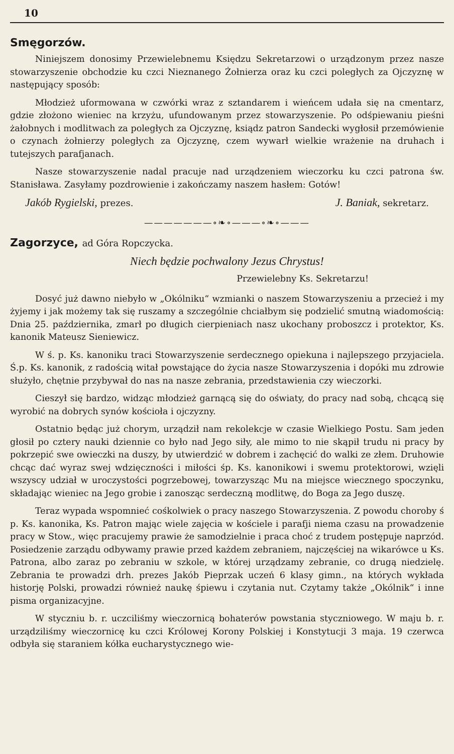10
Smęgorzów.
Niniejszem donosimy Przewielebnemu Księdzu Sekretarzowi o urządzonym przez nasze stowarzyszenie obchodzie ku czci Nieznanego Żołnierza oraz ku czci poległych za Ojczyznę w następujący sposób:
Młodzież uformowana w czwórki wraz z sztandarem i wieńcem udała się na cmentarz, gdzie złożono wieniec na krzyżu, ufundowanym przez stowarzyszenie. Po odśpiewaniu pieśni żałobnych i modlitwach za poległych za Ojczyznę, ksiądz patron Sandecki wygłosił przemówienie o czynach żołnierzy poległych za Ojczyznę, czem wywarł wielkie wrażenie na druhach i tutejszych parafjanach.
Nasze stowarzyszenie nadal pracuje nad urządzeniem wieczorku ku czci patrona św. Stanisława. Zasyłamy pozdrowienie i zakończamy naszem hasłem: Gotów!
Jakób Rygielski, prezes. J. Baniak, sekretarz.
———————∘❧∘———∘❧∘———
Zagorzyce, ad Góra Ropczycka.
Niech będzie pochwalony Jezus Chrystus!
Przewielebny Ks. Sekretarzu!
Dosyć już dawno niebyło w „Okólniku“ wzmianki o naszem Stowarzyszeniu a przecież i my żyjemy i jak możemy tak się ruszamy a szczególnie chciałbym się podzielić smutną wiadomością: Dnia 25. października, zmarł po długich cierpieniach nasz ukochany proboszcz i protektor, Ks. kanonik Mateusz Sieniewicz.
W ś. p. Ks. kanoniku traci Stowarzyszenie serdecznego opiekuna i najlepszego przyjaciela. Ś.p. Ks. kanonik, z radością witał powstające do życia nasze Stowarzyszenia i dopóki mu zdrowie służyło, chętnie przybywał do nas na nasze zebrania, przedstawienia czy wieczorki.
Cieszył się bardzo, widząc młodzież garnącą się do oświaty, do pracy nad sobą, chcącą się wyrobić na dobrych synów kościoła i ojczyzny.
Ostatnio będąc już chorym, urządził nam rekolekcje w czasie Wielkiego Postu. Sam jeden głosił po cztery nauki dziennie co było nad Jego siły, ale mimo to nie skąpił trudu ni pracy by pokrzepić swe owieczki na duszy, by utwierdzić w dobrem i zachęcić do walki ze złem. Druhowie chcąc dać wyraz swej wdzięczności i miłości śp. Ks. kanonikowi i swemu protektorowi, wzięli wszyscy udział w uroczystości pogrzebowej, towarzysząc Mu na miejsce wiecznego spoczynku, składając wieniec na Jego grobie i zanosząc serdeczną modlitwę, do Boga za Jego duszę.
Teraz wypada wspomnieć cośkolwiek o pracy naszego Stowarzyszenia. Z powodu choroby ś p. Ks. kanonika, Ks. Patron mając wiele zajęcia w kościele i parafji niema czasu na prowadzenie pracy w Stow., więc pracujemy prawie że samodzielnie i praca choć z trudem postępuje naprzód. Posiedzenie zarządu odbywamy prawie przed każdem zebraniem, najczęściej na wikarówce u Ks. Patrona, albo zaraz po zebraniu w szkole, w której urządzamy zebranie, co drugą niedzielę. Zebrania te prowadzi drh. prezes Jakób Pieprzak uczeń 6 klasy gimn., na których wykłada historję Polski, prowadzi również naukę śpiewu i czytania nut. Czytamy także „Okólnik“ i inne pisma organizacyjne.
W styczniu b. r. uczciliśmy wieczornicą bohaterów powstania styczniowego. W maju b. r. urządziliśmy wieczornicę ku czci Królowej Korony Polskiej i Konstytucji 3 maja. 19 czerwca odbyła się staraniem kółka eucharystycznego wie-